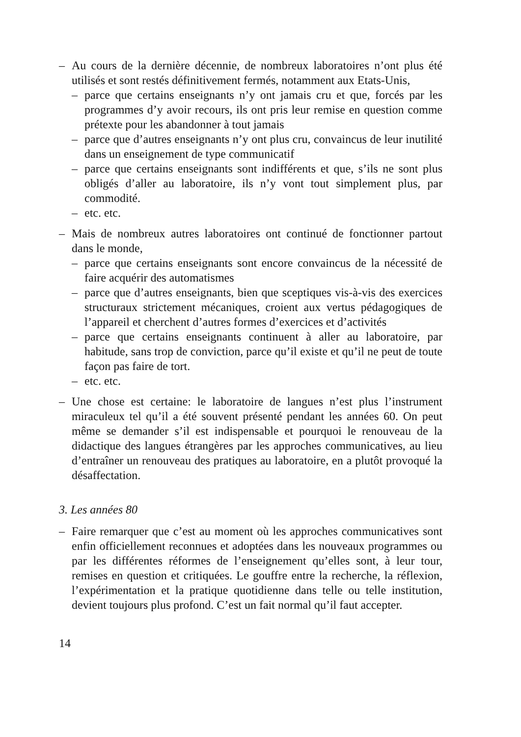– Au cours de la dernière décennie, de nombreux laboratoires n’ont plus été utilisés et sont restés définitivement fermés, notamment aux Etats-Unis,
– parce que certains enseignants n’y ont jamais cru et que, forcés par les programmes d’y avoir recours, ils ont pris leur remise en question comme prétexte pour les abandonner à tout jamais
– parce que d’autres enseignants n’y ont plus cru, convaincus de leur inutilité dans un enseignement de type communicatif
– parce que certains enseignants sont indifférents et que, s’ils ne sont plus obligés d’aller au laboratoire, ils n’y vont tout simplement plus, par commodité.
– etc. etc.
– Mais de nombreux autres laboratoires ont continué de fonctionner partout dans le monde,
– parce que certains enseignants sont encore convaincus de la nécessité de faire acquérir des automatismes
– parce que d’autres enseignants, bien que sceptiques vis-à-vis des exercices structuraux strictement mécaniques, croient aux vertus pédagogiques de l’appareil et cherchent d’autres formes d’exercices et d’activités
– parce que certains enseignants continuent à aller au laboratoire, par habitude, sans trop de conviction, parce qu’il existe et qu’il ne peut de toute façon pas faire de tort.
– etc. etc.
– Une chose est certaine: le laboratoire de langues n’est plus l’instrument miraculeux tel qu’il a été souvent présenté pendant les années 60. On peut même se demander s’il est indispensable et pourquoi le renouveau de la didactique des langues étrangères par les approches communicatives, au lieu d’entraîner un renouveau des pratiques au laboratoire, en a plutôt provoqué la désaffectation.
3. Les années 80
– Faire remarquer que c’est au moment où les approches communicatives sont enfin officiellement reconnues et adoptées dans les nouveaux programmes ou par les différentes réformes de l’enseignement qu’elles sont, à leur tour, remises en question et critiquées. Le gouffre entre la recherche, la réflexion, l’expérimentation et la pratique quotidienne dans telle ou telle institution, devient toujours plus profond. C’est un fait normal qu’il faut accepter.
14